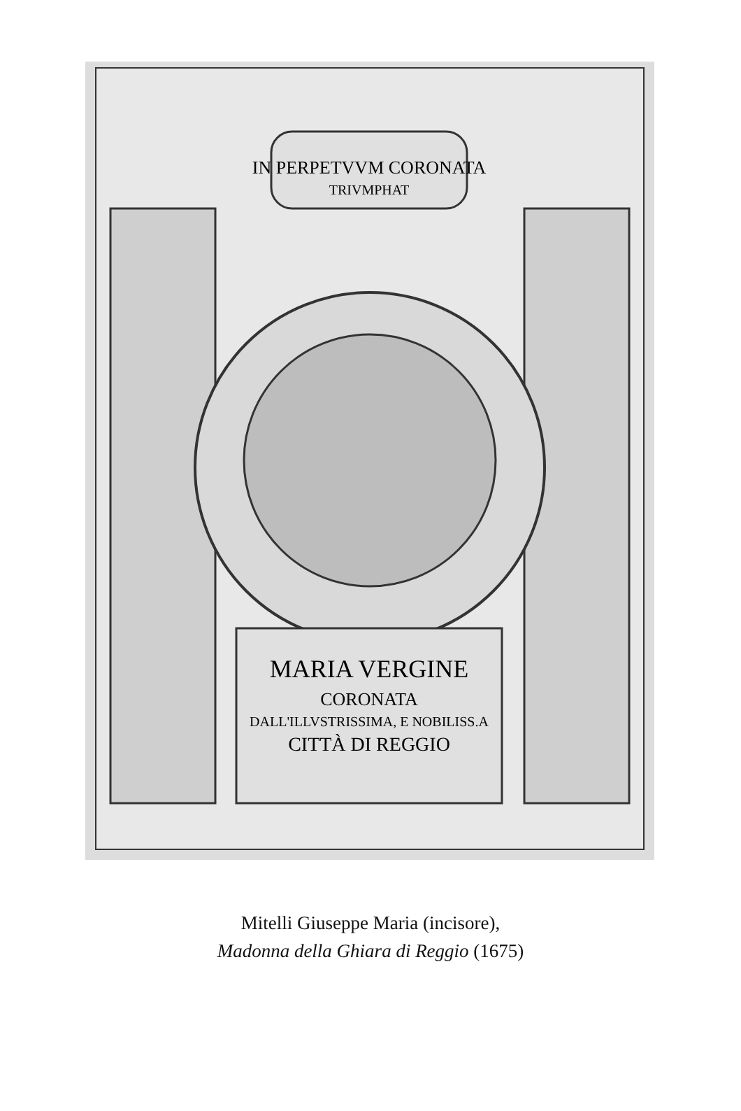IN PERPETVVM CORONATA
TRIVMPHAT
MARIA VERGINE
CORONATA
DALL'ILLVSTRISSIMA, E NOBILISS.A
CITTÀ DI REGGIO
Mitelli Giuseppe Maria (incisore),
Madonna della Ghiara di Reggio (1675)